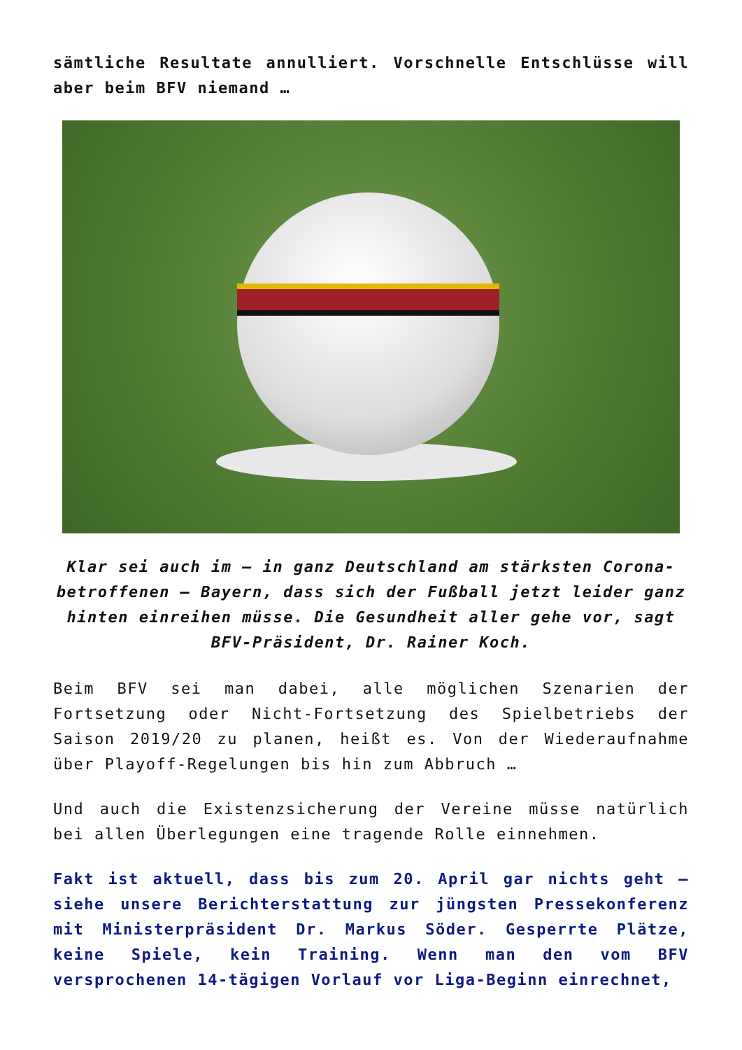sämtliche Resultate annulliert. Vorschnelle Entschlüsse will aber beim BFV niemand …
Klar sei auch im – in ganz Deutschland am stärksten Corona-betroffenen – Bayern, dass sich der Fußball jetzt leider ganz hinten einreihen müsse. Die Gesundheit aller gehe vor, sagt BFV-Präsident, Dr. Rainer Koch.
Beim BFV sei man dabei, alle möglichen Szenarien der Fortsetzung oder Nicht-Fortsetzung des Spielbetriebs der Saison 2019/20 zu planen, heißt es. Von der Wiederaufnahme über Playoff-Regelungen bis hin zum Abbruch …
Und auch die Existenzsicherung der Vereine müsse natürlich bei allen Überlegungen eine tragende Rolle einnehmen.
Fakt ist aktuell, dass bis zum 20. April gar nichts geht – siehe unsere Berichterstattung zur jüngsten Pressekonferenz mit Ministerpräsident Dr. Markus Söder. Gesperrte Plätze, keine Spiele, kein Training. Wenn man den vom BFV versprochenen 14-tägigen Vorlauf vor Liga-Beginn einrechnet,